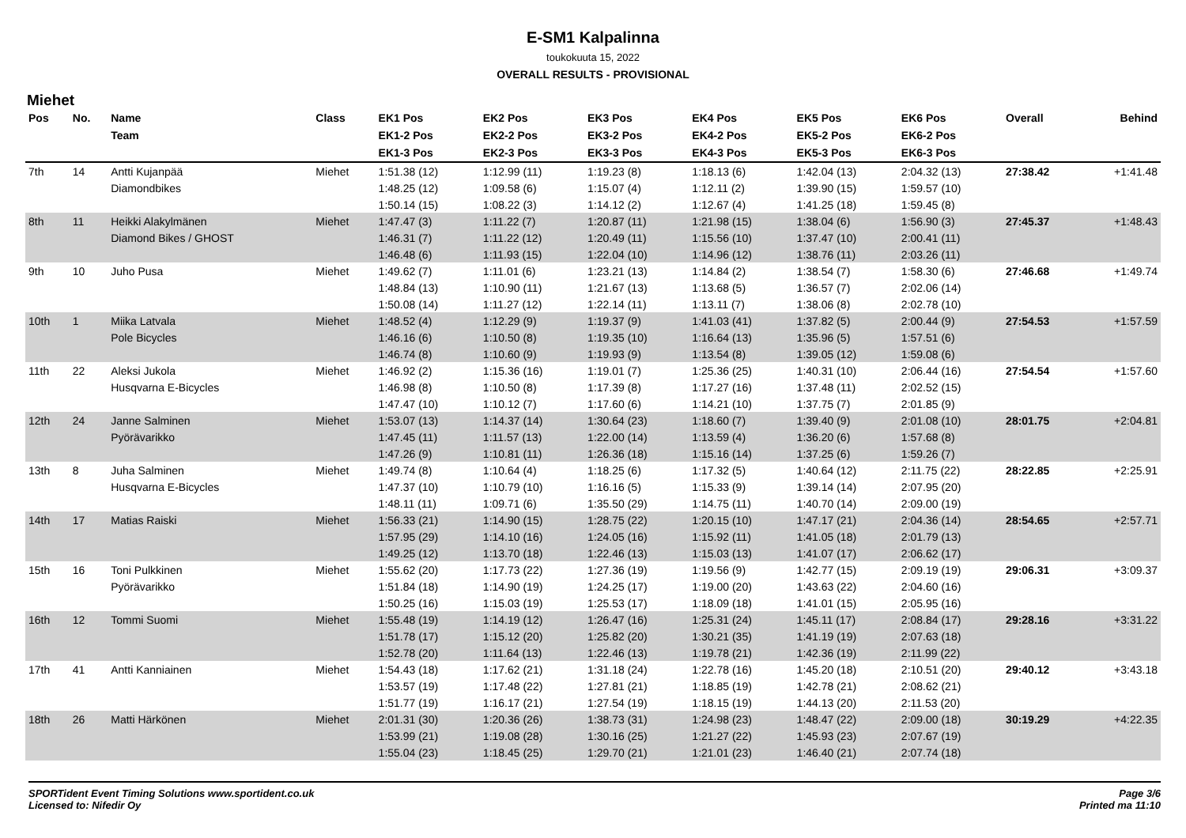E-SM1 Kalpalinna
toukokuuta 15, 2022
OVERALL RESULTS - PROVISIONAL
Miehet
| Pos | No. | Name | Class | EK1 Pos | EK2 Pos | EK3 Pos | EK4 Pos | EK5 Pos | EK6 Pos | Overall | Behind |
| --- | --- | --- | --- | --- | --- | --- | --- | --- | --- | --- | --- |
| | | Team | | EK1-2 Pos | EK2-2 Pos | EK3-2 Pos | EK4-2 Pos | EK5-2 Pos | EK6-2 Pos | | |
| | | | | EK1-3 Pos | EK2-3 Pos | EK3-3 Pos | EK4-3 Pos | EK5-3 Pos | EK6-3 Pos | | |
| 7th | 14 | Antti Kujanpää | Miehet | 1:51.38 (12) | 1:12.99 (11) | 1:19.23 (8) | 1:18.13 (6) | 1:42.04 (13) | 2:04.32 (13) | 27:38.42 | +1:41.48 |
| | | Diamondbikes | | 1:48.25 (12) | 1:09.58 (6) | 1:15.07 (4) | 1:12.11 (2) | 1:39.90 (15) | 1:59.57 (10) | | |
| | | | | 1:50.14 (15) | 1:08.22 (3) | 1:14.12 (2) | 1:12.67 (4) | 1:41.25 (18) | 1:59.45 (8) | | |
| 8th | 11 | Heikki Alakylmänen | Miehet | 1:47.47 (3) | 1:11.22 (7) | 1:20.87 (11) | 1:21.98 (15) | 1:38.04 (6) | 1:56.90 (3) | 27:45.37 | +1:48.43 |
| | | Diamond Bikes / GHOST | | 1:46.31 (7) | 1:11.22 (12) | 1:20.49 (11) | 1:15.56 (10) | 1:37.47 (10) | 2:00.41 (11) | | |
| | | | | 1:46.48 (6) | 1:11.93 (15) | 1:22.04 (10) | 1:14.96 (12) | 1:38.76 (11) | 2:03.26 (11) | | |
| 9th | 10 | Juho Pusa | Miehet | 1:49.62 (7) | 1:11.01 (6) | 1:23.21 (13) | 1:14.84 (2) | 1:38.54 (7) | 1:58.30 (6) | 27:46.68 | +1:49.74 |
| | | | | 1:48.84 (13) | 1:10.90 (11) | 1:21.67 (13) | 1:13.68 (5) | 1:36.57 (7) | 2:02.06 (14) | | |
| | | | | 1:50.08 (14) | 1:11.27 (12) | 1:22.14 (11) | 1:13.11 (7) | 1:38.06 (8) | 2:02.78 (10) | | |
| 10th | 1 | Miika Latvala | Miehet | 1:48.52 (4) | 1:12.29 (9) | 1:19.37 (9) | 1:41.03 (41) | 1:37.82 (5) | 2:00.44 (9) | 27:54.53 | +1:57.59 |
| | | Pole Bicycles | | 1:46.16 (6) | 1:10.50 (8) | 1:19.35 (10) | 1:16.64 (13) | 1:35.96 (5) | 1:57.51 (6) | | |
| | | | | 1:46.74 (8) | 1:10.60 (9) | 1:19.93 (9) | 1:13.54 (8) | 1:39.05 (12) | 1:59.08 (6) | | |
| 11th | 22 | Aleksi Jukola | Miehet | 1:46.92 (2) | 1:15.36 (16) | 1:19.01 (7) | 1:25.36 (25) | 1:40.31 (10) | 2:06.44 (16) | 27:54.54 | +1:57.60 |
| | | Husqvarna E-Bicycles | | 1:46.98 (8) | 1:10.50 (8) | 1:17.39 (8) | 1:17.27 (16) | 1:37.48 (11) | 2:02.52 (15) | | |
| | | | | 1:47.47 (10) | 1:10.12 (7) | 1:17.60 (6) | 1:14.21 (10) | 1:37.75 (7) | 2:01.85 (9) | | |
| 12th | 24 | Janne Salminen | Miehet | 1:53.07 (13) | 1:14.37 (14) | 1:30.64 (23) | 1:18.60 (7) | 1:39.40 (9) | 2:01.08 (10) | 28:01.75 | +2:04.81 |
| | | Pyörävarikko | | 1:47.45 (11) | 1:11.57 (13) | 1:22.00 (14) | 1:13.59 (4) | 1:36.20 (6) | 1:57.68 (8) | | |
| | | | | 1:47.26 (9) | 1:10.81 (11) | 1:26.36 (18) | 1:15.16 (14) | 1:37.25 (6) | 1:59.26 (7) | | |
| 13th | 8 | Juha Salminen | Miehet | 1:49.74 (8) | 1:10.64 (4) | 1:18.25 (6) | 1:17.32 (5) | 1:40.64 (12) | 2:11.75 (22) | 28:22.85 | +2:25.91 |
| | | Husqvarna E-Bicycles | | 1:47.37 (10) | 1:10.79 (10) | 1:16.16 (5) | 1:15.33 (9) | 1:39.14 (14) | 2:07.95 (20) | | |
| | | | | 1:48.11 (11) | 1:09.71 (6) | 1:35.50 (29) | 1:14.75 (11) | 1:40.70 (14) | 2:09.00 (19) | | |
| 14th | 17 | Matias Raiski | Miehet | 1:56.33 (21) | 1:14.90 (15) | 1:28.75 (22) | 1:20.15 (10) | 1:47.17 (21) | 2:04.36 (14) | 28:54.65 | +2:57.71 |
| | | | | 1:57.95 (29) | 1:14.10 (16) | 1:24.05 (16) | 1:15.92 (11) | 1:41.05 (18) | 2:01.79 (13) | | |
| | | | | 1:49.25 (12) | 1:13.70 (18) | 1:22.46 (13) | 1:15.03 (13) | 1:41.07 (17) | 2:06.62 (17) | | |
| 15th | 16 | Toni Pulkkinen | Miehet | 1:55.62 (20) | 1:17.73 (22) | 1:27.36 (19) | 1:19.56 (9) | 1:42.77 (15) | 2:09.19 (19) | 29:06.31 | +3:09.37 |
| | | Pyörävarikko | | 1:51.84 (18) | 1:14.90 (19) | 1:24.25 (17) | 1:19.00 (20) | 1:43.63 (22) | 2:04.60 (16) | | |
| | | | | 1:50.25 (16) | 1:15.03 (19) | 1:25.53 (17) | 1:18.09 (18) | 1:41.01 (15) | 2:05.95 (16) | | |
| 16th | 12 | Tommi Suomi | Miehet | 1:55.48 (19) | 1:14.19 (12) | 1:26.47 (16) | 1:25.31 (24) | 1:45.11 (17) | 2:08.84 (17) | 29:28.16 | +3:31.22 |
| | | | | 1:51.78 (17) | 1:15.12 (20) | 1:25.82 (20) | 1:30.21 (35) | 1:41.19 (19) | 2:07.63 (18) | | |
| | | | | 1:52.78 (20) | 1:11.64 (13) | 1:22.46 (13) | 1:19.78 (21) | 1:42.36 (19) | 2:11.99 (22) | | |
| 17th | 41 | Antti Kanniainen | Miehet | 1:54.43 (18) | 1:17.62 (21) | 1:31.18 (24) | 1:22.78 (16) | 1:45.20 (18) | 2:10.51 (20) | 29:40.12 | +3:43.18 |
| | | | | 1:53.57 (19) | 1:17.48 (22) | 1:27.81 (21) | 1:18.85 (19) | 1:42.78 (21) | 2:08.62 (21) | | |
| | | | | 1:51.77 (19) | 1:16.17 (21) | 1:27.54 (19) | 1:18.15 (19) | 1:44.13 (20) | 2:11.53 (20) | | |
| 18th | 26 | Matti Härkönen | Miehet | 2:01.31 (30) | 1:20.36 (26) | 1:38.73 (31) | 1:24.98 (23) | 1:48.47 (22) | 2:09.00 (18) | 30:19.29 | +4:22.35 |
| | | | | 1:53.99 (21) | 1:19.08 (28) | 1:30.16 (25) | 1:21.27 (22) | 1:45.93 (23) | 2:07.67 (19) | | |
| | | | | 1:55.04 (23) | 1:18.45 (25) | 1:29.70 (21) | 1:21.01 (23) | 1:46.40 (21) | 2:07.74 (18) | | |
SPORTident Event Timing Solutions www.sportident.co.uk
Licensed to: Nifedir Oy
Page 3/6
Printed ma 11:10